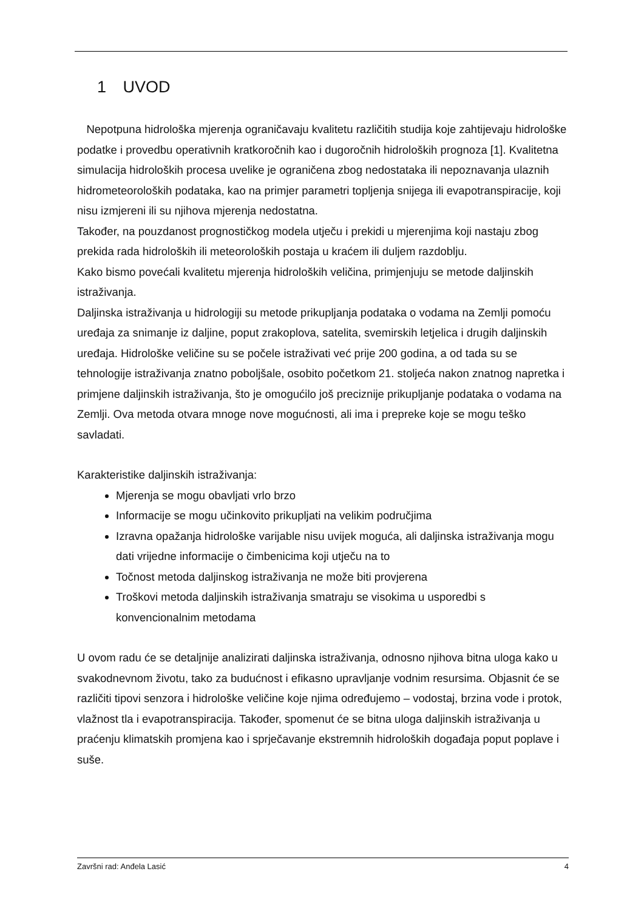1 UVOD
Nepotpuna hidrološka mjerenja ograničavaju kvalitetu različitih studija koje zahtijevaju hidrološke podatke i provedbu operativnih kratkoročnih kao i dugoročnih hidroloških prognoza [1]. Kvalitetna simulacija hidroloških procesa uvelike je ograničena zbog nedostataka ili nepoznavanja ulaznih hidrometeoroloških podataka, kao na primjer parametri topljenja snijega ili evapotranspiracije, koji nisu izmjereni ili su njihova mjerenja nedostatna.
Također, na pouzdanost prognostičkog modela utječu i prekidi u mjerenjima koji nastaju zbog prekida rada hidroloških ili meteoroloških postaja u kraćem ili duljem razdoblju.
Kako bismo povećali kvalitetu mjerenja hidroloških veličina, primjenjuju se metode daljinskih istraživanja.
Daljinska istraživanja u hidrologiji su metode prikupljanja podataka o vodama na Zemlji pomoću uređaja za snimanje iz daljine, poput zrakoplova, satelita, svemirskih letjelica i drugih daljinskih uređaja. Hidrološke veličine su se počele istraživati već prije 200 godina, a od tada su se tehnologije istraživanja znatno poboljšale, osobito početkom 21. stoljeća nakon znatnog napretka i primjene daljinskih istraživanja, što je omogućilo još preciznije prikupljanje podataka o vodama na Zemlji. Ova metoda otvara mnoge nove mogućnosti, ali ima i prepreke koje se mogu teško savladati.
Karakteristike daljinskih istraživanja:
Mjerenja se mogu obavljati vrlo brzo
Informacije se mogu učinkovito prikupljati na velikim područjima
Izravna opažanja hidrološke varijable nisu uvijek moguća, ali daljinska istraživanja mogu dati vrijedne informacije o čimbenicima koji utječu na to
Točnost metoda daljinskog istraživanja ne može biti provjerena
Troškovi metoda daljinskih istraživanja smatraju se visokima u usporedbi s konvencionalnim metodama
U ovom radu će se detaljnije analizirati daljinska istraživanja, odnosno njihova bitna uloga kako u svakodnevnom životu, tako za budućnost i efikasno upravljanje vodnim resursima. Objasnit će se različiti tipovi senzora i hidrološke veličine koje njima određujemo – vodostaj, brzina vode i protok, vlažnost tla i evapotranspiracija. Također, spomenut će se bitna uloga daljinskih istraživanja u praćenju klimatskih promjena kao i sprječavanje ekstremnih hidroloških događaja poput poplave i suše.
Završni rad: Anđela Lasić 4